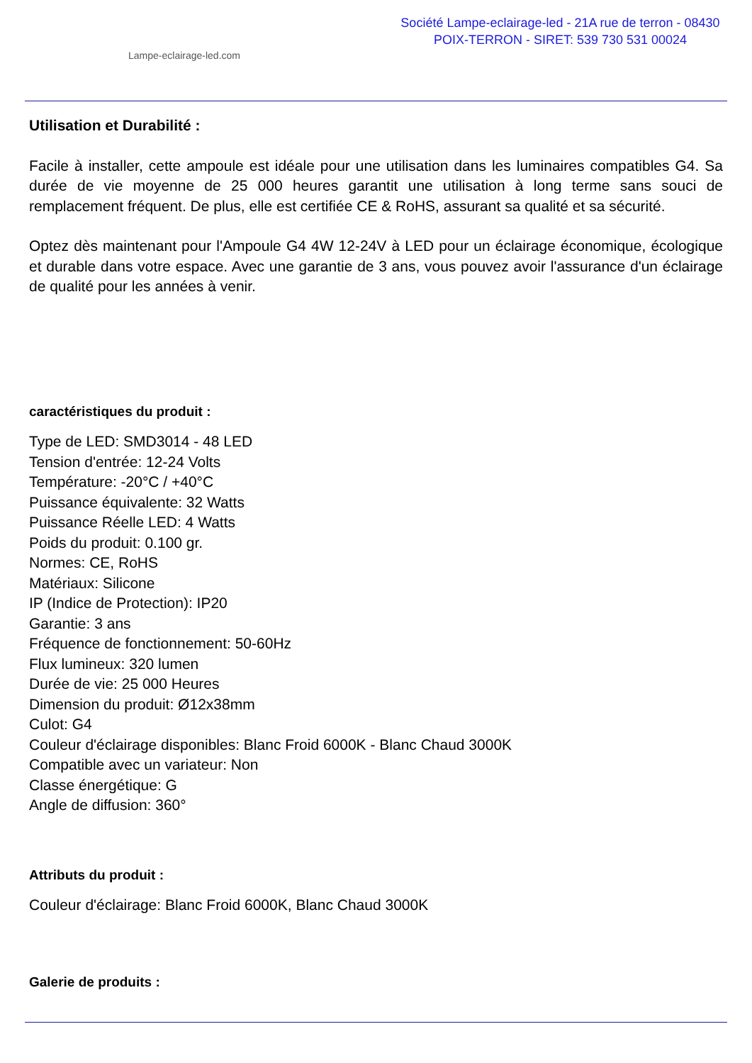Lampe-eclairage-led.com
Société Lampe-eclairage-led - 21A rue de terron - 08430
POIX-TERRON - SIRET: 539 730 531 00024
Utilisation et Durabilité :
Facile à installer, cette ampoule est idéale pour une utilisation dans les luminaires compatibles G4. Sa durée de vie moyenne de 25 000 heures garantit une utilisation à long terme sans souci de remplacement fréquent. De plus, elle est certifiée CE & RoHS, assurant sa qualité et sa sécurité.
Optez dès maintenant pour l'Ampoule G4 4W 12-24V à LED pour un éclairage économique, écologique et durable dans votre espace. Avec une garantie de 3 ans, vous pouvez avoir l'assurance d'un éclairage de qualité pour les années à venir.
caractéristiques du produit :
Type de LED: SMD3014 - 48 LED
Tension d'entrée: 12-24 Volts
Température: -20°C / +40°C
Puissance équivalente: 32 Watts
Puissance Réelle LED: 4 Watts
Poids du produit: 0.100 gr.
Normes: CE, RoHS
Matériaux: Silicone
IP (Indice de Protection): IP20
Garantie: 3 ans
Fréquence de fonctionnement: 50-60Hz
Flux lumineux: 320 lumen
Durée de vie: 25 000 Heures
Dimension du produit: Ø12x38mm
Culot: G4
Couleur d'éclairage disponibles: Blanc Froid 6000K - Blanc Chaud 3000K
Compatible avec un variateur: Non
Classe énergétique: G
Angle de diffusion: 360°
Attributs du produit :
Couleur d'éclairage: Blanc Froid 6000K, Blanc Chaud 3000K
Galerie de produits :